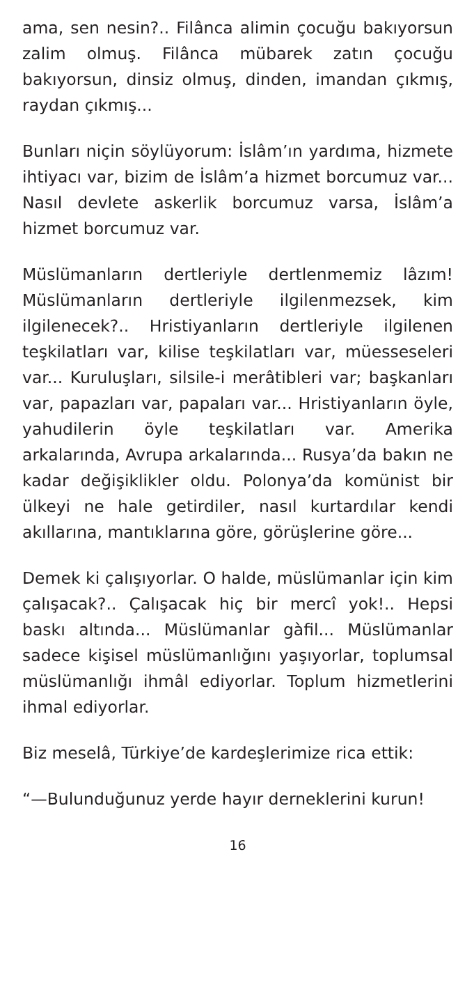ama, sen nesin?.. Filânca alimin çocuğu bakıyorsun zalim olmuş. Filânca mübarek zatın çocuğu bakıyorsun, dinsiz olmuş, dinden, imandan çıkmış, raydan çıkmış...
Bunları niçin söylüyorum: İslâm’ın yardıma, hizmete ihtiyacı var, bizim de İslâm’a hizmet borcumuz var... Nasıl devlete askerlik borcumuz varsa, İslâm’a hizmet borcumuz var.
Müslümanların dertleriyle dertlenmemiz lâzım! Müslümanların dertleriyle ilgilenmezsek, kim ilgilenecek?.. Hristiyanların dertleriyle ilgilenen teşkilatları var, kilise teşkilatları var, müesseseleri var... Kuruluşları, silsile-i merâtibleri var; başkanları var, papazları var, papaları var... Hristiyanların öyle, yahudilerin öyle teşkilatları var. Amerika arkalarında, Avrupa arkalarında... Rusya’da bakın ne kadar değişiklikler oldu. Polonya’da komünist bir ülkeyi ne hale getirdiler, nasıl kurtardılar kendi akıllarına, mantıklarına göre, görüşlerine göre...
Demek ki çalışıyorlar. O halde, müslümanlar için kim çalışacak?.. Çalışacak hiç bir mercî yok!.. Hepsi baskı altında... Müslümanlar gàfil... Müslümanlar sadece kişisel müslümanlığını yaşıyorlar, toplumsal müslümanlığı ihmâl ediyorlar. Toplum hizmetlerini ihmal ediyorlar.
Biz meselâ, Türkiye’de kardeşlerimize rica ettik:
“—Bulunduğunuz yerde hayır derneklerini kurun!
16